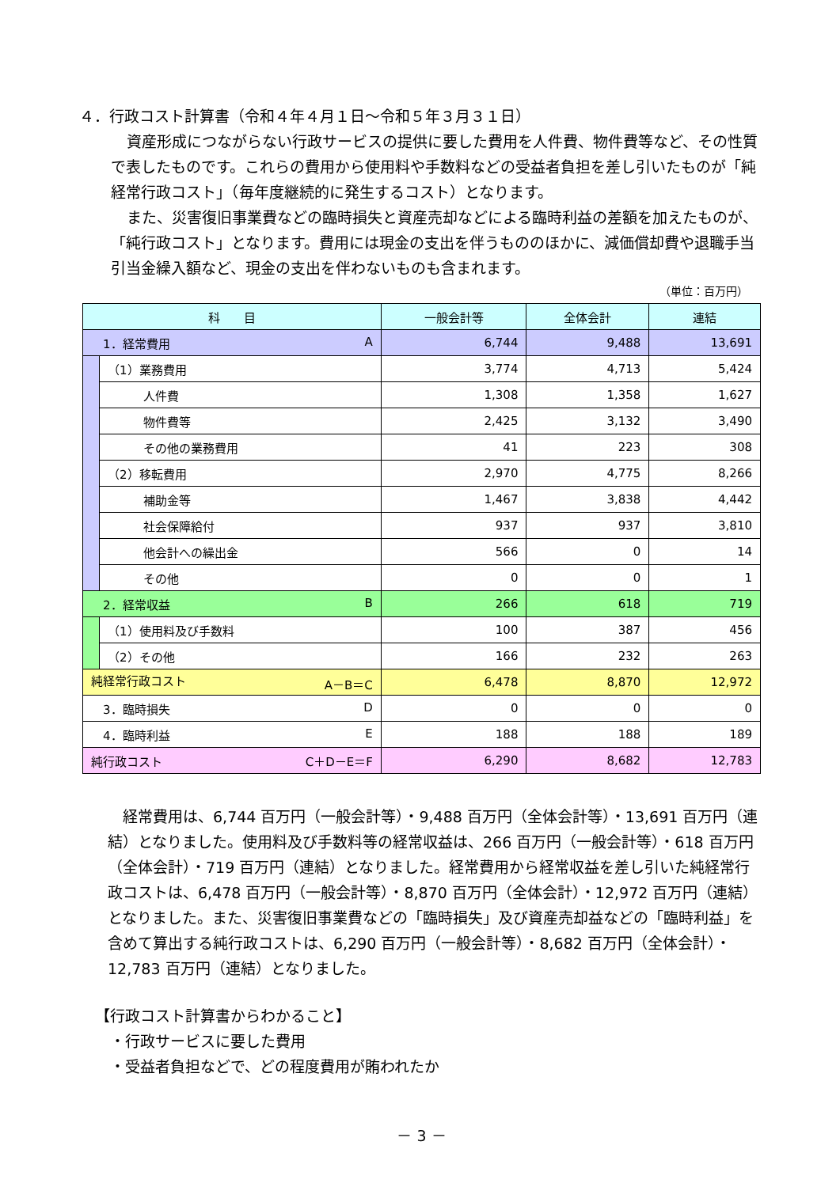４．行政コスト計算書（令和４年４月１日～令和５年３月３１日）
資産形成につながらない行政サービスの提供に要した費用を人件費、物件費等など、その性質で表したものです。これらの費用から使用料や手数料などの受益者負担を差し引いたものが「純経常行政コスト」（毎年度継続的に発生するコスト）となります。
また、災害復旧事業費などの臨時損失と資産売却などによる臨時利益の差額を加えたものが、「純行政コスト」となります。費用には現金の支出を伴うもののほかに、減価償却費や退職手当引当金繰入額など、現金の支出を伴わないものも含まれます。
（単位：百万円）
| 科 目 | | 一般会計等 | 全体会計 | 連結 |
| --- | --- | --- | --- | --- |
| 1．経常費用 A | | 6,744 | 9,488 | 13,691 |
| | （1）業務費用 | 3,774 | 4,713 | 5,424 |
| | 人件費 | 1,308 | 1,358 | 1,627 |
| | 物件費等 | 2,425 | 3,132 | 3,490 |
| | その他の業務費用 | 41 | 223 | 308 |
| | （2）移転費用 | 2,970 | 4,775 | 8,266 |
| | 補助金等 | 1,467 | 3,838 | 4,442 |
| | 社会保障給付 | 937 | 937 | 3,810 |
| | 他会計への繰出金 | 566 | 0 | 14 |
| | その他 | 0 | 0 | 1 |
| 2．経常収益 B | | 266 | 618 | 719 |
| | （1）使用料及び手数料 | 100 | 387 | 456 |
| | （2）その他 | 166 | 232 | 263 |
| 純経常行政コスト A－B＝C | | 6,478 | 8,870 | 12,972 |
| 3．臨時損失 D | | 0 | 0 | 0 |
| 4．臨時利益 E | | 188 | 188 | 189 |
| 純行政コスト C＋D－E＝F | | 6,290 | 8,682 | 12,783 |
　経常費用は、6,744 百万円（一般会計等）・9,488 百万円（全体会計等）・13,691 百万円（連結）となりました。使用料及び手数料等の経常収益は、266 百万円（一般会計等）・618 百万円（全体会計）・719 百万円（連結）となりました。経常費用から経常収益を差し引いた純経常行政コストは、6,478 百万円（一般会計等）・8,870 百万円（全体会計）・12,972 百万円（連結）となりました。また、災害復旧事業費などの「臨時損失」及び資産売却益などの「臨時利益」を含めて算出する純行政コストは、6,290 百万円（一般会計等）・8,682 百万円（全体会計）・12,783 百万円（連結）となりました。
【行政コスト計算書からわかること】
　・行政サービスに要した費用
　・受益者負担などで、どの程度費用が賄われたか
－ 3 －